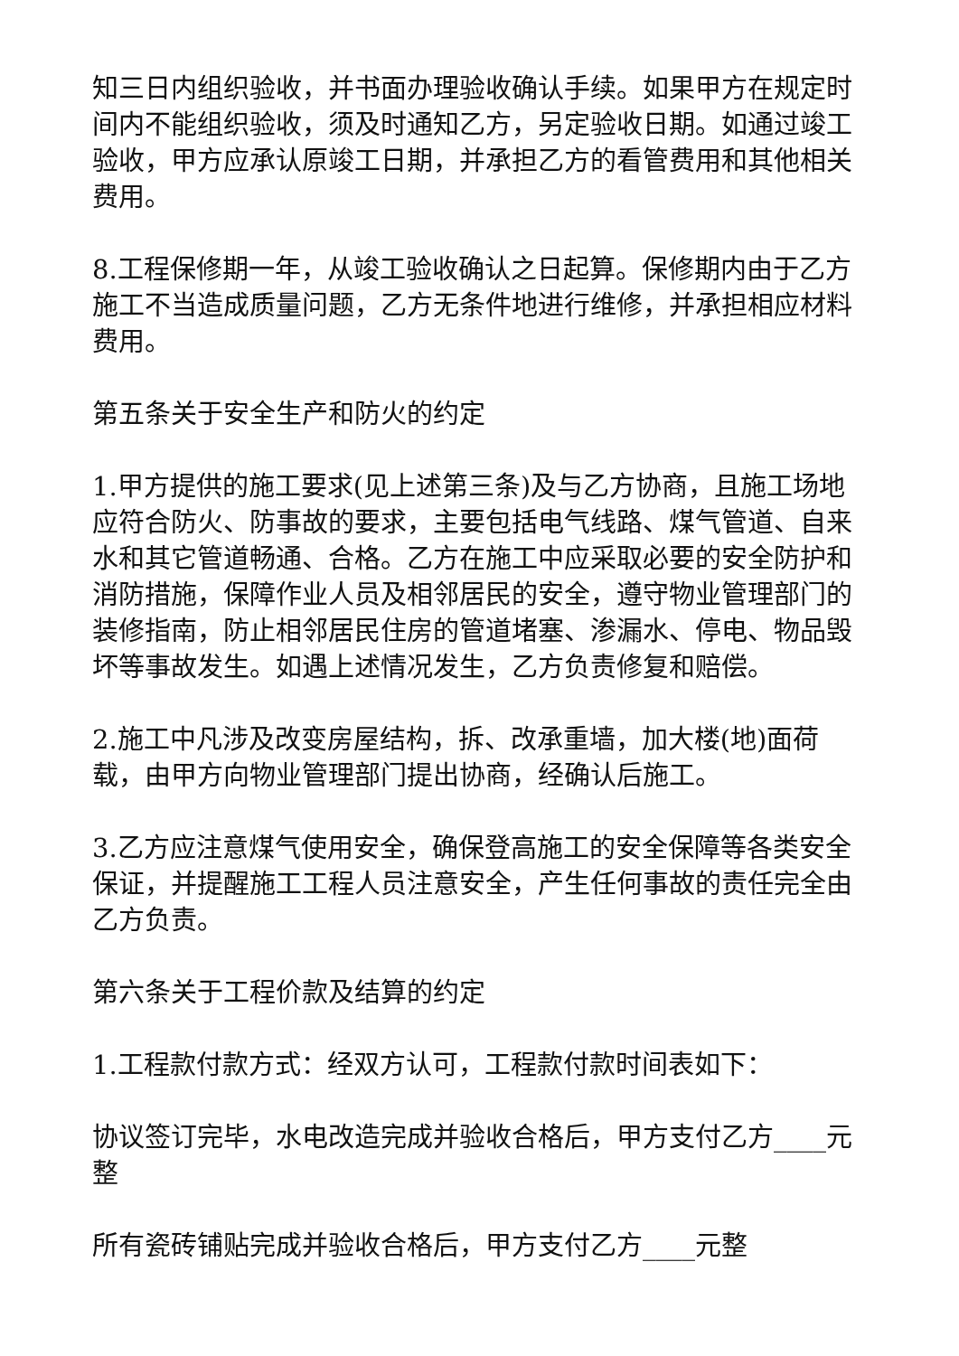知三日内组织验收，并书面办理验收确认手续。如果甲方在规定时间内不能组织验收，须及时通知乙方，另定验收日期。如通过竣工验收，甲方应承认原竣工日期，并承担乙方的看管费用和其他相关费用。
8.工程保修期一年，从竣工验收确认之日起算。保修期内由于乙方施工不当造成质量问题，乙方无条件地进行维修，并承担相应材料费用。
第五条关于安全生产和防火的约定
1.甲方提供的施工要求(见上述第三条)及与乙方协商，且施工场地应符合防火、防事故的要求，主要包括电气线路、煤气管道、自来水和其它管道畅通、合格。乙方在施工中应采取必要的安全防护和消防措施，保障作业人员及相邻居民的安全，遵守物业管理部门的装修指南，防止相邻居民住房的管道堵塞、渗漏水、停电、物品毁坏等事故发生。如遇上述情况发生，乙方负责修复和赔偿。
2.施工中凡涉及改变房屋结构，拆、改承重墙，加大楼(地)面荷载，由甲方向物业管理部门提出协商，经确认后施工。
3.乙方应注意煤气使用安全，确保登高施工的安全保障等各类安全保证，并提醒施工工程人员注意安全，产生任何事故的责任完全由乙方负责。
第六条关于工程价款及结算的约定
1.工程款付款方式：经双方认可，工程款付款时间表如下：
协议签订完毕，水电改造完成并验收合格后，甲方支付乙方____元整
所有瓷砖铺贴完成并验收合格后，甲方支付乙方____元整